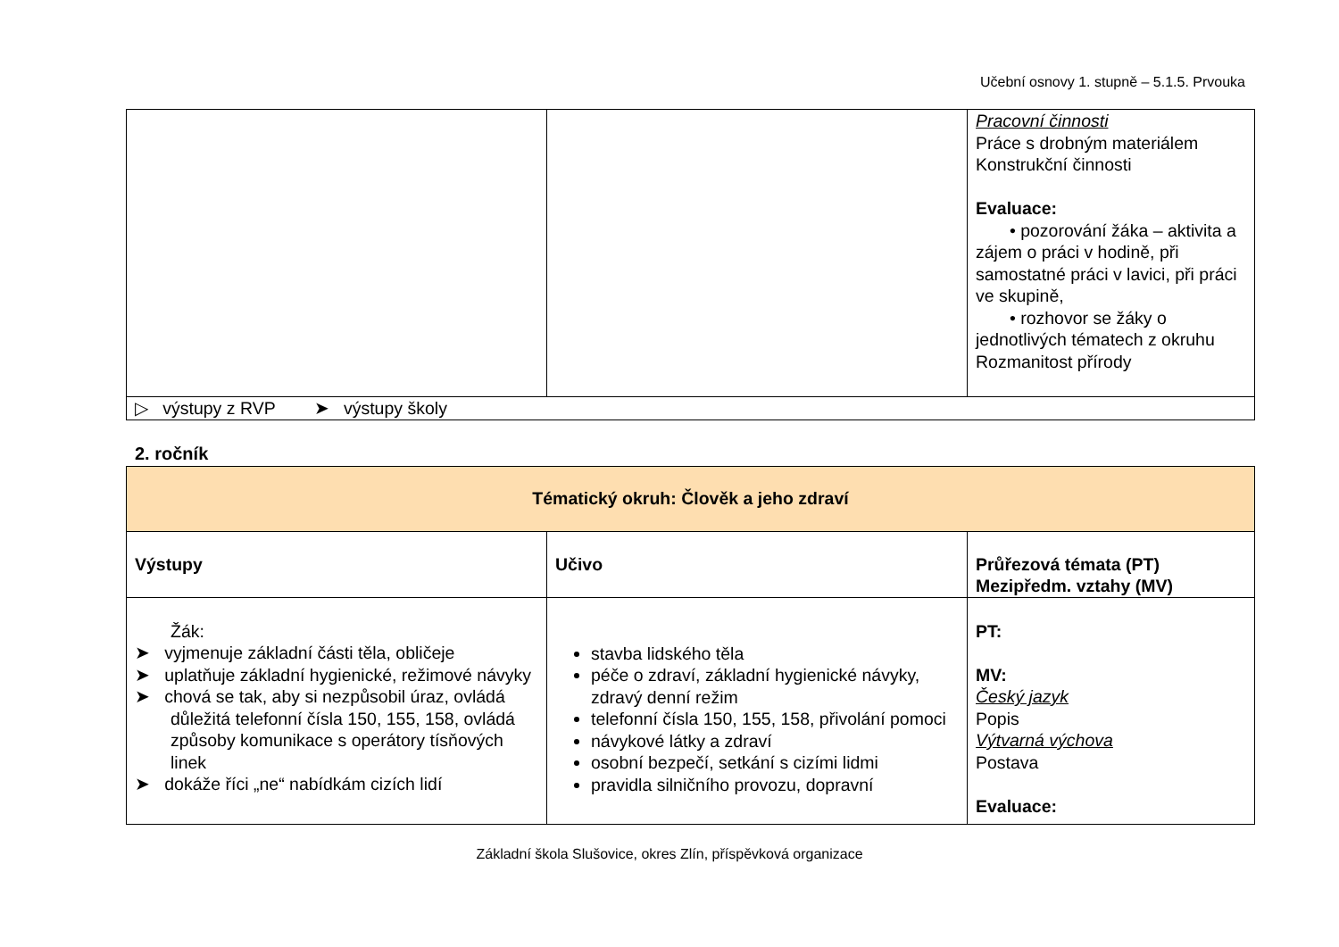Učební osnovy 1. stupně – 5.1.5. Prvouka
| | | Pracovní činnosti Práce s drobným materiálem Konstrukční činnosti Evaluace: • pozorování žáka – aktivita a zájem o práci v hodině, při samostatné práci v lavici, při práci ve skupině, • rozhovor se žáky o jednotlivých tématech z okruhu Rozmanitost přírody |
| ▷ výstupy z RVP ➤ výstupy školy | | |
2. ročník
| Tématický okruh: Člověk a jeho zdraví | | |
| --- | --- | --- |
| Výstupy | Učivo | Průřezová témata (PT) Mezipředm. vztahy (MV) |
| Žák: ➤ vyjmenuje základní části těla, obličeje ➤ uplatňuje základní hygienické, režimové návyky ➤ chová se tak, aby si nezpůsobil úraz, ovládá důležitá telefonní čísla 150, 155, 158, ovládá způsoby komunikace s operátory tísňových linek ➤ dokáže říci „ne“ nabídkám cizích lidí | stavba lidského těla péče o zdraví, základní hygienické návyky, zdravý denní režim telefonní čísla 150, 155, 158, přivolání pomoci návykové látky a zdraví osobní bezpečí, setkání s cizími lidmi pravidla silničního provozu, dopravní | PT: MV: Český jazyk Popis Výtvarná výchova Postava Evaluace: |
Základní škola Slušovice, okres Zlín, příspěvková organizace